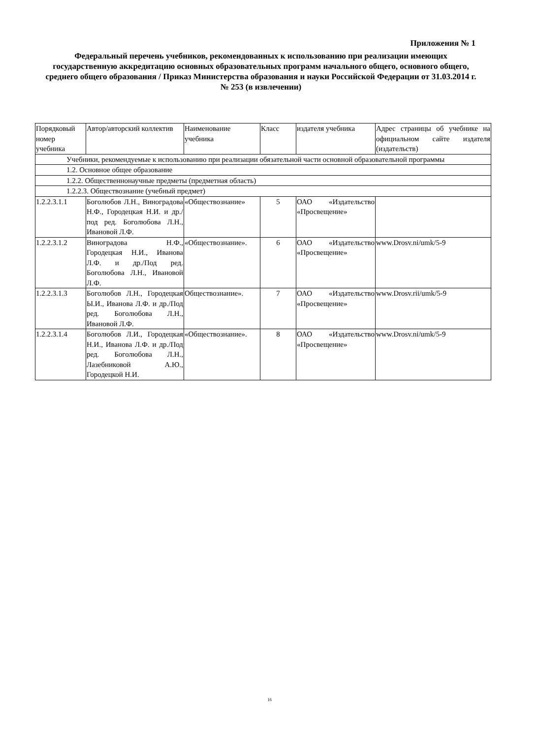Приложения № 1
Федеральный перечень учебников, рекомендованных к использованию при реализации имеющих государственную аккредитацию основных образовательных программ начального общего, основного общего, среднего общего образования / Приказ Министерства образования и науки Российской Федерации от 31.03.2014 г. № 253 (в извлечении)
| Порядковый номер учебника | Автор/авторский коллектив | Наименование учебника | Класс | издателя учебника | Адрес страницы об учебнике на официальном сайте издателя (издательств) |
| Учебники, рекомендуемые к использованию при реализации обязательной части основной образовательной программы | | | | | |
| 1.2. Основное общее образование | | | | | |
| 1.2.2. Общественнонаучные предметы (предметная область) | | | | | |
| 1.2.2.3. Обществознание (учебный предмет) | | | | | |
| 1.2.2.3.1.1 | Боголюбов Л.Н., Виноградова Н.Ф., Городецкая Н.И. и др./под ред. Боголюбова Л.Н., Ивановой Л.Ф. | «Обществознание» | 5 | ОАО «Издательство «Просвещение» | |
| 1.2.2.3.1.2 | Виноградова Н.Ф., Городецкая Н.И., Иванова Л.Ф. и др./Под ред. Боголюбова Л.Н., Ивановой Л.Ф. | «Обществознание». | 6 | ОАО «Издательство «Просвещение» | www.Drosv.ni/umk/5-9 |
| 1.2.2.3.1.3 | Боголюбов Л.Н., Городецкая Ы.И., Иванова Л.Ф. и др./Под ред. Боголюбова Л.Н., Ивановой Л.Ф. | Обществознание». | 7 | ОАО «Издательство «Просвещение» | www.Drosv.rii/umk/5-9 |
| 1.2.2.3.1.4 | Боголюбов Л.И., Городецкая Н.И., Иванова Л.Ф. и др./Под ред. Боголюбова Л.Н., Лазебниковой А.Ю., Городецкой Н.И. | «Обществознание». | 8 | ОАО «Издательство «Просвещение» | www.Drosv.ni/umk/5-9 |
16